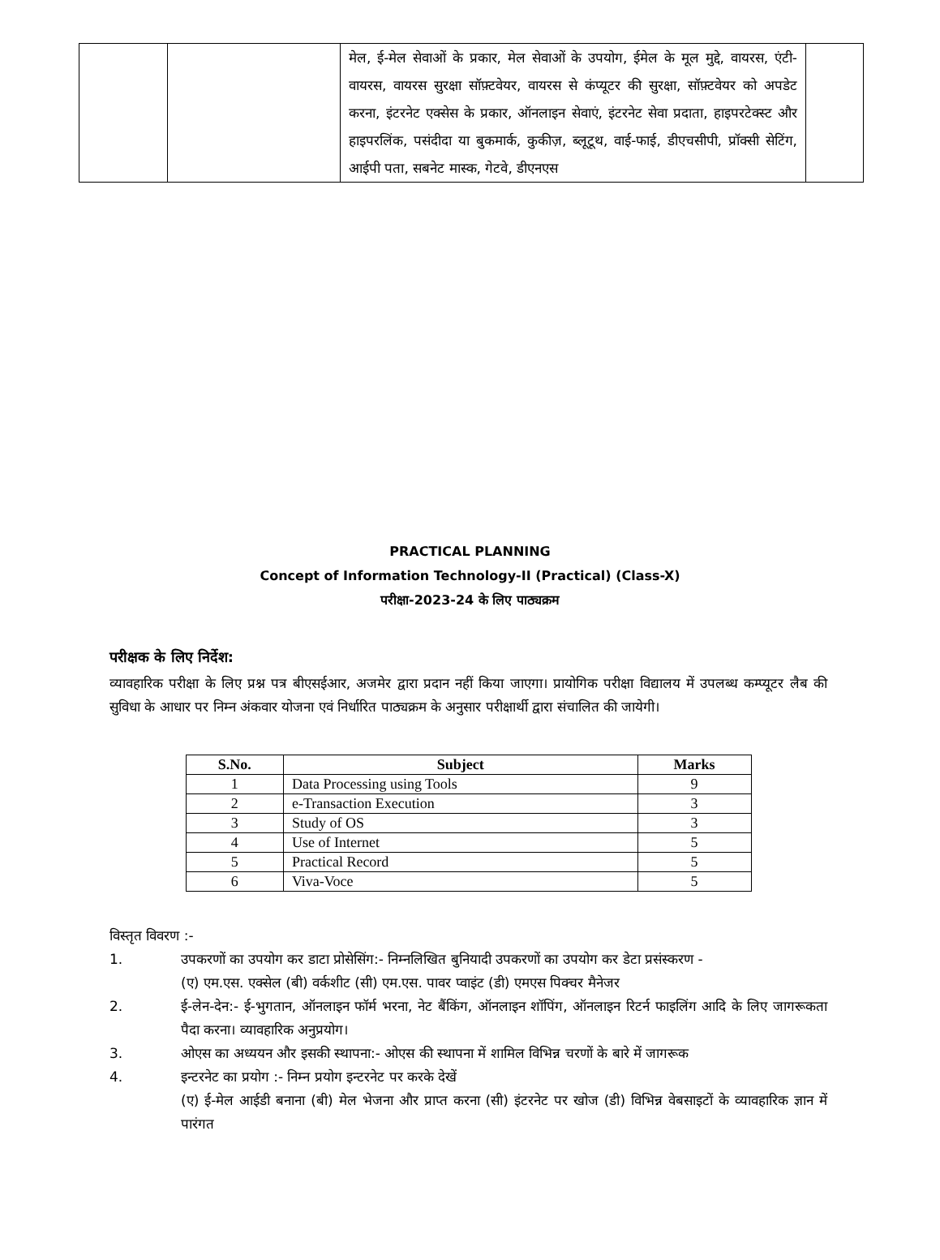| | | मेल, ई-मेल सेवाओं के प्रकार, मेल सेवाओं के उपयोग, ईमेल के मूल मुद्दे, वायरस, एंटी-वायरस, वायरस सुरक्षा सॉफ़्टवेयर, वायरस से कंप्यूटर की सुरक्षा, सॉफ़्टवेयर को अपडेट करना, इंटरनेट एक्सेस के प्रकार, ऑनलाइन सेवाएं, इंटरनेट सेवा प्रदाता, हाइपरटेक्स्ट और हाइपरलिंक, पसंदीदा या बुकमार्क, कुकीज़, ब्लूटूथ, वाई-फाई, डीएचसीपी, प्रॉक्सी सेटिंग, आईपी पता, सबनेट मास्क, गेटवे, डीएनएस | |
PRACTICAL PLANNING
Concept of Information Technology-II (Practical) (Class-X)
परीक्षा-2023-24 के लिए पाठ्यक्रम
परीक्षक के लिए निर्देश:
व्यावहारिक परीक्षा के लिए प्रश्न पत्र बीएसईआर, अजमेर द्वारा प्रदान नहीं किया जाएगा। प्रायोगिक परीक्षा विद्यालय में उपलब्ध कम्प्यूटर लैब की सुविधा के आधार पर निम्न अंकवार योजना एवं निर्धारित पाठ्यक्रम के अनुसार परीक्षार्थी द्वारा संचालित की जायेगी।
| S.No. | Subject | Marks |
| --- | --- | --- |
| 1 | Data Processing using Tools | 9 |
| 2 | e-Transaction Execution | 3 |
| 3 | Study of OS | 3 |
| 4 | Use of Internet | 5 |
| 5 | Practical Record | 5 |
| 6 | Viva-Voce | 5 |
विस्तृत विवरण :-
1. उपकरणों का उपयोग कर डाटा प्रोसेसिंग:- निम्नलिखित बुनियादी उपकरणों का उपयोग कर डेटा प्रसंस्करण -
(ए) एम.एस. एक्सेल (बी) वर्कशीट (सी) एम.एस. पावर प्वाइंट (डी) एमएस पिक्चर मैनेजर
2. ई-लेन-देन:- ई-भुगतान, ऑनलाइन फॉर्म भरना, नेट बैंकिंग, ऑनलाइन शॉपिंग, ऑनलाइन रिटर्न फाइलिंग आदि के लिए जागरूकता पैदा करना। व्यावहारिक अनुप्रयोग।
3. ओएस का अध्ययन और इसकी स्थापना:- ओएस की स्थापना में शामिल विभिन्न चरणों के बारे में जागरूक
4. इन्टरनेट का प्रयोग :- निम्न प्रयोग इन्टरनेट पर करके देखें
(ए) ई-मेल आईडी बनाना (बी) मेल भेजना और प्राप्त करना (सी) इंटरनेट पर खोज (डी) विभिन्न वेबसाइटों के व्यावहारिक ज्ञान में पारंगत